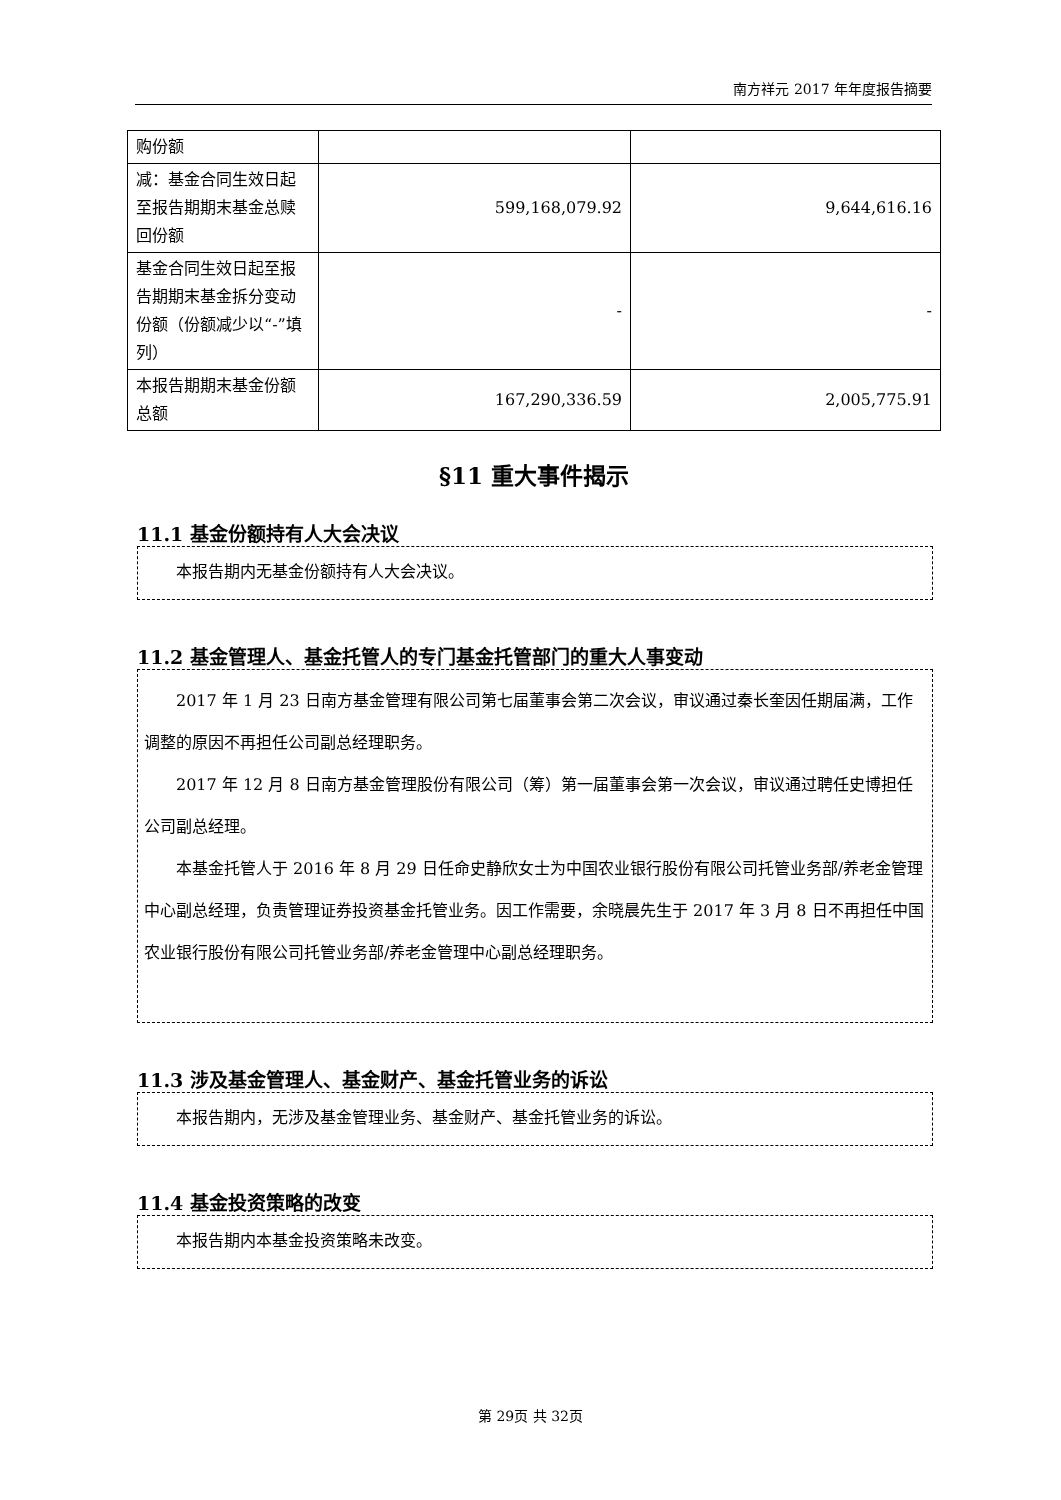南方祥元 2017 年年度报告摘要
| 购份额 | | |
| 减：基金合同生效日起至报告期期末基金总赎回份额 | 599,168,079.92 | 9,644,616.16 |
| 基金合同生效日起至报告期期末基金拆分变动份额（份额减少以“-”填列） | - | - |
| 本报告期期末基金份额总额 | 167,290,336.59 | 2,005,775.91 |
§11 重大事件揭示
11.1 基金份额持有人大会决议
本报告期内无基金份额持有人大会决议。
11.2 基金管理人、基金托管人的专门基金托管部门的重大人事变动
2017 年 1 月 23 日南方基金管理有限公司第七届董事会第二次会议，审议通过秦长奎因任期届满，工作调整的原因不再担任公司副总经理职务。
2017 年 12 月 8 日南方基金管理股份有限公司（筹）第一届董事会第一次会议，审议通过聘任史博担任公司副总经理。
本基金托管人于 2016 年 8 月 29 日任命史静欣女士为中国农业银行股份有限公司托管业务部/养老金管理中心副总经理，负责管理证券投资基金托管业务。因工作需要，余晓晨先生于 2017 年 3 月 8 日不再担任中国农业银行股份有限公司托管业务部/养老金管理中心副总经理职务。
11.3 涉及基金管理人、基金财产、基金托管业务的诉讼
本报告期内，无涉及基金管理业务、基金财产、基金托管业务的诉讼。
11.4 基金投资策略的改变
本报告期内本基金投资策略未改变。
第 29页 共 32页